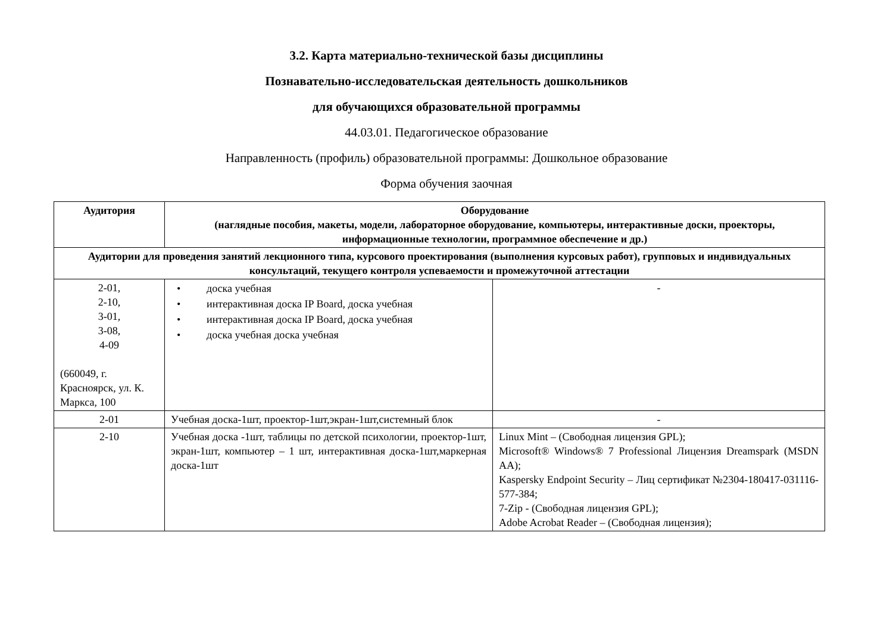3.2. Карта материально-технической базы дисциплины
Познавательно-исследовательская деятельность дошкольников
для обучающихся образовательной программы
44.03.01. Педагогическое образование
Направленность (профиль) образовательной программы: Дошкольное образование
Форма обучения заочная
| Аудитория | Оборудование (наглядные пособия, макеты, модели, лабораторное оборудование, компьютеры, интерактивные доски, проекторы, информационные технологии, программное обеспечение и др.) | |
| --- | --- | --- |
| Аудитории для проведения занятий лекционного типа, курсового проектирования (выполнения курсовых работ), групповых и индивидуальных консультаций, текущего контроля успеваемости и промежуточной аттестации | | |
| 2-01, 2-10, 3-01, 3-08, 4-09 (660049, г. Красноярск, ул. К. Маркса, 100 | • доска учебная • интерактивная доска IP Board, доска учебная • интерактивная доска IP Board, доска учебная • доска учебная доска учебная | - |
| 2-01 | Учебная доска-1шт, проектор-1шт,экран-1шт,системный блок | - |
| 2-10 | Учебная доска -1шт, таблицы по детской психологии, проектор-1шт, экран-1шт, компьютер – 1 шт, интерактивная доска-1шт,маркерная доска-1шт | Linux Mint – (Свободная лицензия GPL); Microsoft® Windows® 7 Professional Лицензия Dreamspark (MSDN AA); Kaspersky Endpoint Security – Лиц сертификат №2304-180417-031116- 577-384; 7-Zip - (Свободная лицензия GPL); Adobe Acrobat Reader – (Свободная лицензия); |